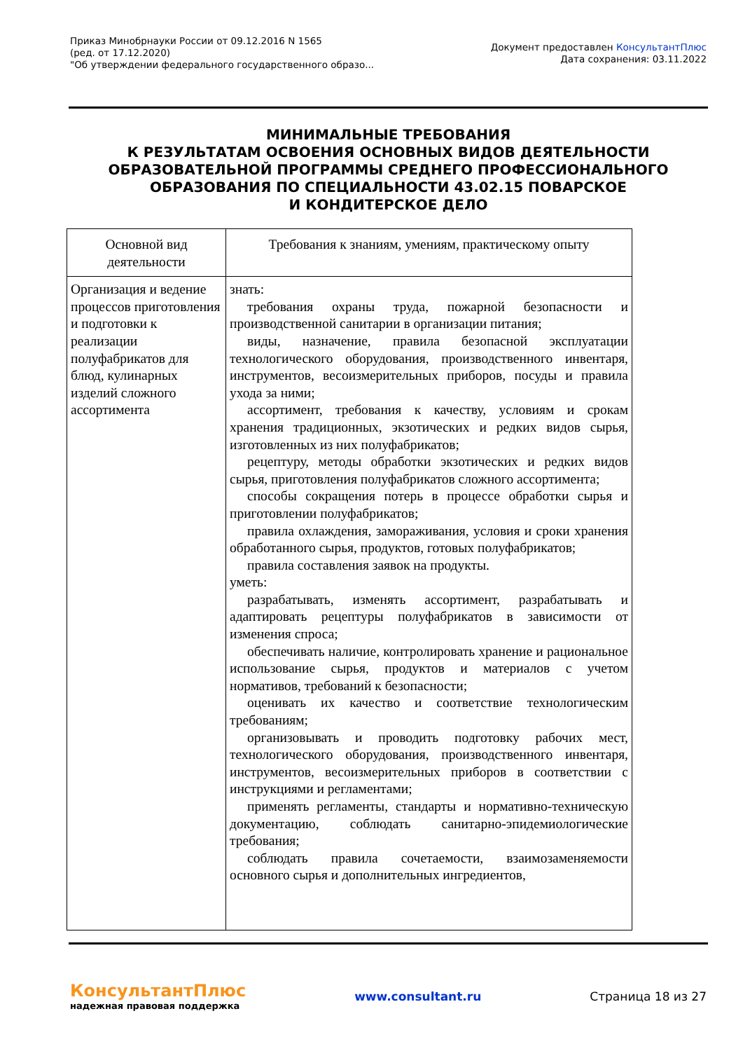Приказ Минобрнауки России от 09.12.2016 N 1565
(ред. от 17.12.2020)
"Об утверждении федерального государственного образо...
Документ предоставлен КонсультантПлюс
Дата сохранения: 03.11.2022
МИНИМАЛЬНЫЕ ТРЕБОВАНИЯ
К РЕЗУЛЬТАТАМ ОСВОЕНИЯ ОСНОВНЫХ ВИДОВ ДЕЯТЕЛЬНОСТИ
ОБРАЗОВАТЕЛЬНОЙ ПРОГРАММЫ СРЕДНЕГО ПРОФЕССИОНАЛЬНОГО
ОБРАЗОВАНИЯ ПО СПЕЦИАЛЬНОСТИ 43.02.15 ПОВАРСКОЕ
И КОНДИТЕРСКОЕ ДЕЛО
| Основной вид деятельности | Требования к знаниям, умениям, практическому опыту |
| --- | --- |
| Организация и ведение процессов приготовления и подготовки к реализации полуфабрикатов для блюд, кулинарных изделий сложного ассортимента | знать: требования охраны труда, пожарной безопасности и производственной санитарии в организации питания; виды, назначение, правила безопасной эксплуатации технологического оборудования, производственного инвентаря, инструментов, весоизмерительных приборов, посуды и правила ухода за ними; ассортимент, требования к качеству, условиям и срокам хранения традиционных, экзотических и редких видов сырья, изготовленных из них полуфабрикатов; рецептуру, методы обработки экзотических и редких видов сырья, приготовления полуфабрикатов сложного ассортимента; способы сокращения потерь в процессе обработки сырья и приготовлении полуфабрикатов; правила охлаждения, замораживания, условия и сроки хранения обработанного сырья, продуктов, готовых полуфабрикатов; правила составления заявок на продукты. уметь: разрабатывать, изменять ассортимент, разрабатывать и адаптировать рецептуры полуфабрикатов в зависимости от изменения спроса; обеспечивать наличие, контролировать хранение и рациональное использование сырья, продуктов и материалов с учетом нормативов, требований к безопасности; оценивать их качество и соответствие технологическим требованиям; организовывать и проводить подготовку рабочих мест, технологического оборудования, производственного инвентаря, инструментов, весоизмерительных приборов в соответствии с инструкциями и регламентами; применять регламенты, стандарты и нормативно-техническую документацию, соблюдать санитарно-эпидемиологические требования; соблюдать правила сочетаемости, взаимозаменяемости основного сырья и дополнительных ингредиентов, |
КонсультантПлюс
надежная правовая поддержка
www.consultant.ru Страница 18 из 27